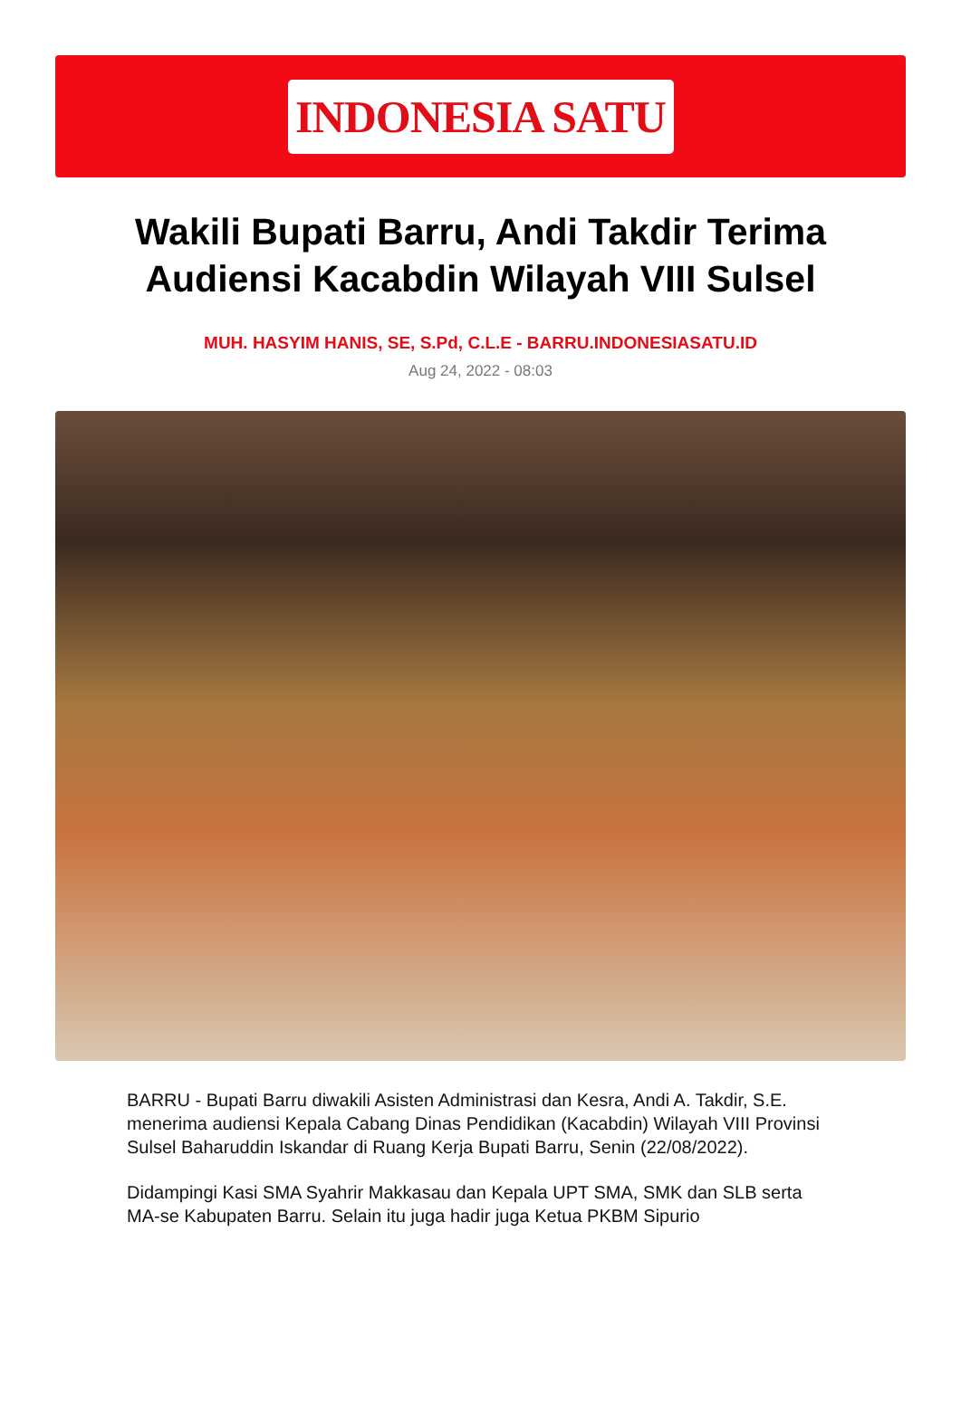INDONESIA SATU
Wakili Bupati Barru, Andi Takdir Terima Audiensi Kacabdin Wilayah VIII Sulsel
MUH. HASYIM HANIS, SE, S.Pd, C.L.E - BARRU.INDONESIASATU.ID
Aug 24, 2022 - 08:03
BARRU - Bupati Barru diwakili Asisten Administrasi dan Kesra, Andi A. Takdir, S.E. menerima audiensi Kepala Cabang Dinas Pendidikan (Kacabdin) Wilayah VIII Provinsi Sulsel Baharuddin Iskandar di Ruang Kerja Bupati Barru, Senin (22/08/2022).
Didampingi Kasi SMA Syahrir Makkasau dan Kepala UPT SMA, SMK dan SLB serta MA-se Kabupaten Barru. Selain itu juga hadir juga Ketua PKBM Sipurio